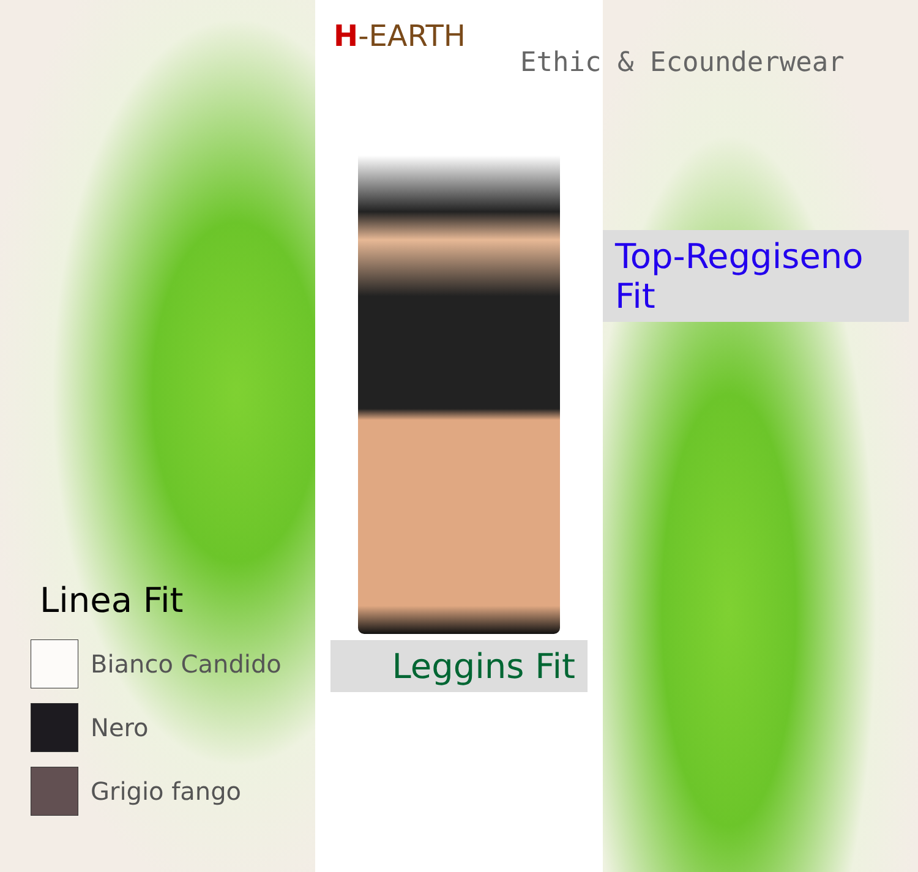Linea Fit
Bianco Candido
Nero
Grigio fango
H-EARTH
Leggins Fit
Ethic & Ecounderwear
Top-Reggiseno Fit